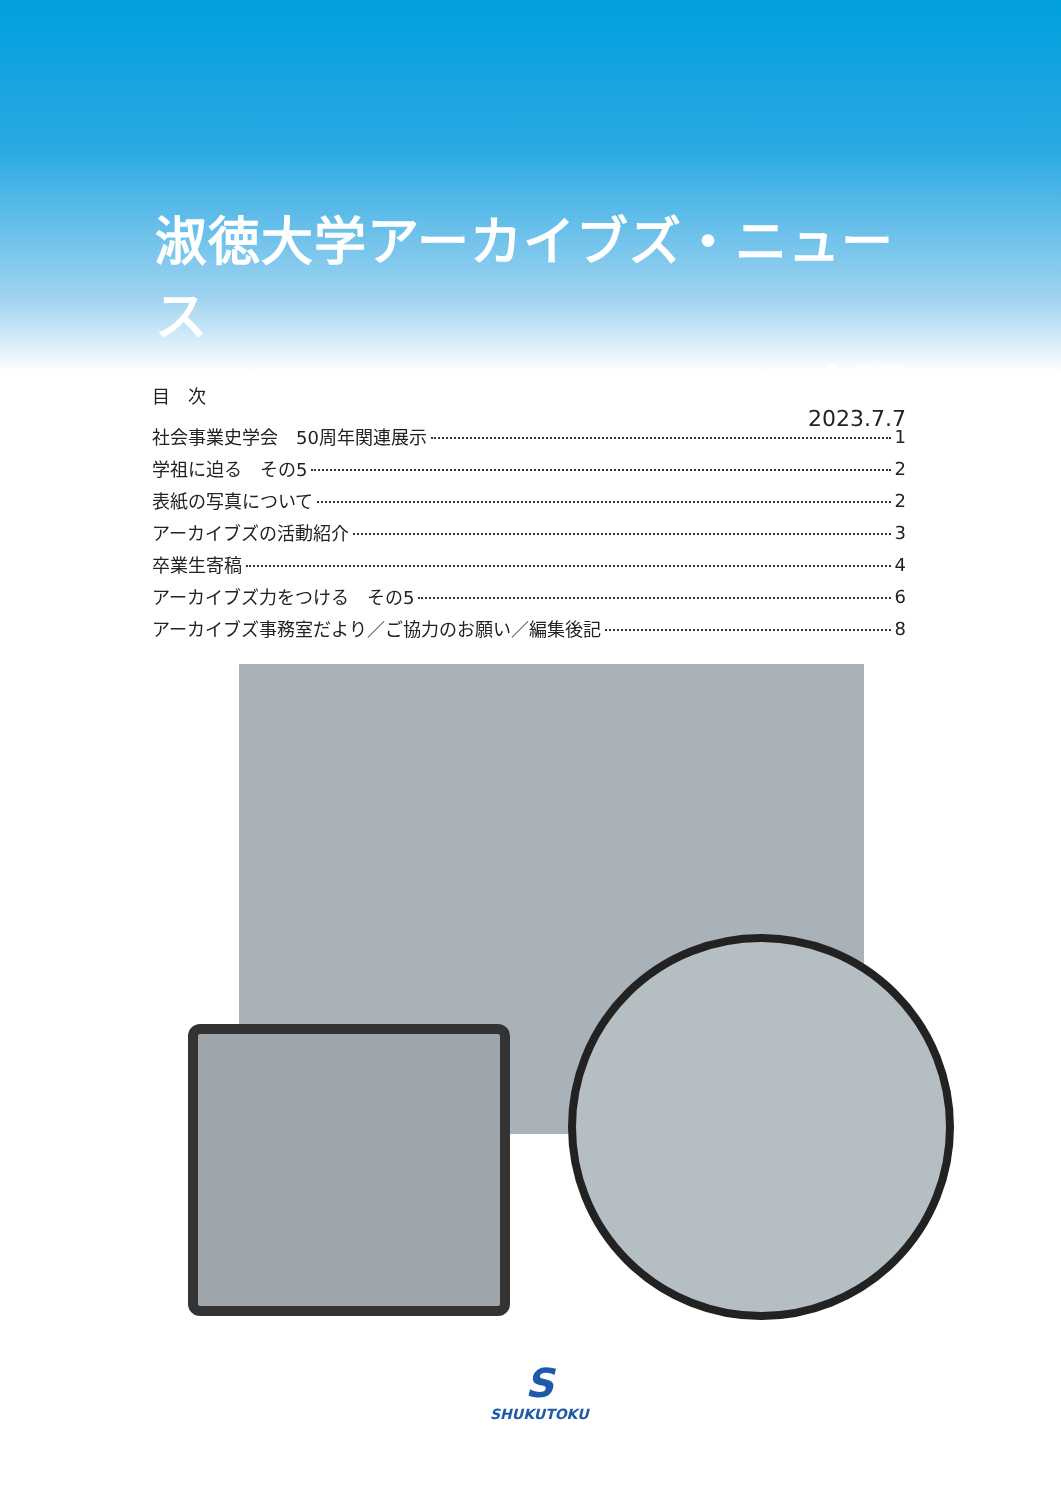淑徳大学アーカイブズ・ニュース
vol.27
2023.7.7
目　次
社会事業史学会　50周年関連展示 1
学祖に迫る　その5 2
表紙の写真について 2
アーカイブズの活動紹介 3
卒業生寄稿 4
アーカイブズ力をつける　その5 6
アーカイブズ事務室だより／ご協力のお願い／編集後記 8
S
SHUKUTOKU